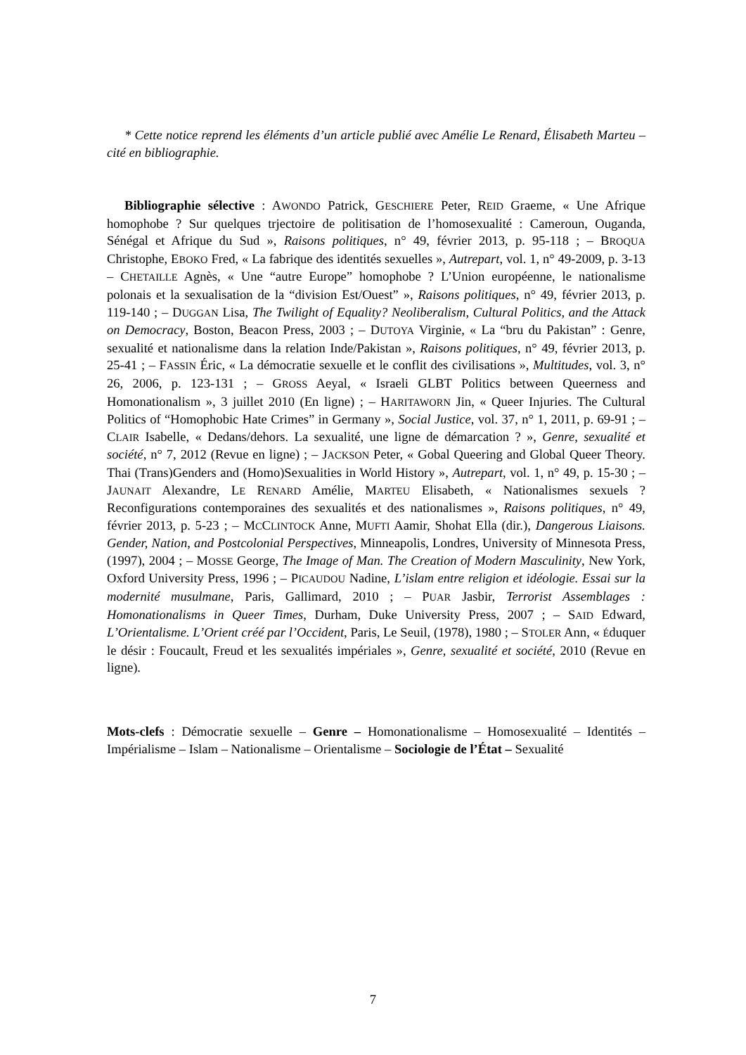* Cette notice reprend les éléments d’un article publié avec Amélie Le Renard, Élisabeth Marteu – cité en bibliographie.
Bibliographie sélective : AWONDO Patrick, GESCHIERE Peter, REID Graeme, « Une Afrique homophobe ? Sur quelques trjectoire de politisation de l’homosexualité : Cameroun, Ouganda, Sénégal et Afrique du Sud », Raisons politiques, n° 49, février 2013, p. 95-118 ; – BROQUA Christophe, EBOKO Fred, « La fabrique des identités sexuelles », Autrepart, vol. 1, n° 49-2009, p. 3-13 – CHETAILLE Agnès, « Une “autre Europe” homophobe ? L’Union européenne, le nationalisme polonais et la sexualisation de la “division Est/Ouest” », Raisons politiques, n° 49, février 2013, p. 119-140 ; – DUGGAN Lisa, The Twilight of Equality? Neoliberalism, Cultural Politics, and the Attack on Democracy, Boston, Beacon Press, 2003 ; – DUTOYA Virginie, « La “bru du Pakistan” : Genre, sexualité et nationalisme dans la relation Inde/Pakistan », Raisons politiques, n° 49, février 2013, p. 25-41 ; – FASSIN Éric, « La démocratie sexuelle et le conflit des civilisations », Multitudes, vol. 3, n° 26, 2006, p. 123-131 ; – GROSS Aeyal, « Israeli GLBT Politics between Queerness and Homonationalism », 3 juillet 2010 (En ligne) ; – HARITAWORN Jin, « Queer Injuries. The Cultural Politics of “Homophobic Hate Crimes” in Germany », Social Justice, vol. 37, n° 1, 2011, p. 69-91 ; – CLAIR Isabelle, « Dedans/dehors. La sexualité, une ligne de démarcation ? », Genre, sexualité et société, n° 7, 2012 (Revue en ligne) ; – JACKSON Peter, « Gobal Queering and Global Queer Theory. Thai (Trans)Genders and (Homo)Sexualities in World History », Autrepart, vol. 1, n° 49, p. 15-30 ; – JAUNAIT Alexandre, LE RENARD Amélie, MARTEU Elisabeth, « Nationalismes sexuels ? Reconfigurations contemporaines des sexualités et des nationalismes », Raisons politiques, n° 49, février 2013, p. 5-23 ; – MCCLINTOCK Anne, MUFTI Aamir, Shohat Ella (dir.), Dangerous Liaisons. Gender, Nation, and Postcolonial Perspectives, Minneapolis, Londres, University of Minnesota Press, (1997), 2004 ; – MOSSE George, The Image of Man. The Creation of Modern Masculinity, New York, Oxford University Press, 1996 ; – PICAUDOU Nadine, L’islam entre religion et idéologie. Essai sur la modernité musulmane, Paris, Gallimard, 2010 ; – PUAR Jasbir, Terrorist Assemblages : Homonationalisms in Queer Times, Durham, Duke University Press, 2007 ; – SAID Edward, L’Orientalisme. L’Orient créé par l’Occident, Paris, Le Seuil, (1978), 1980 ; – STOLER Ann, « Éduquer le désir : Foucault, Freud et les sexualités impériales », Genre, sexualité et société, 2010 (Revue en ligne).
Mots-clefs : Démocratie sexuelle – Genre – Homonationalisme – Homosexualité – Identités – Impérialisme – Islam – Nationalisme – Orientalisme – Sociologie de l’État – Sexualité
7